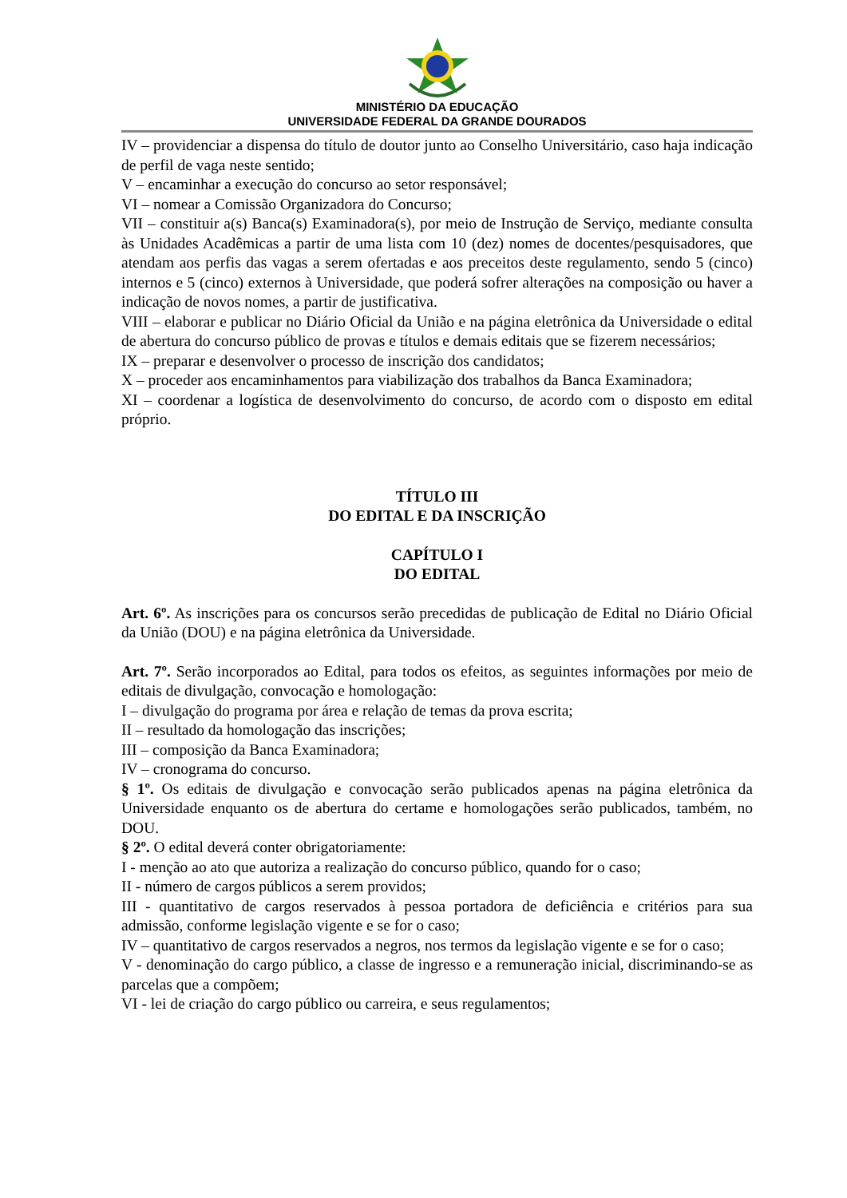MINISTÉRIO DA EDUCAÇÃO
UNIVERSIDADE FEDERAL DA GRANDE DOURADOS
IV – providenciar a dispensa do título de doutor junto ao Conselho Universitário, caso haja indicação de perfil de vaga neste sentido;
V – encaminhar a execução do concurso ao setor responsável;
VI – nomear a Comissão Organizadora do Concurso;
VII – constituir a(s) Banca(s) Examinadora(s), por meio de Instrução de Serviço, mediante consulta às Unidades Acadêmicas a partir de uma lista com 10 (dez) nomes de docentes/pesquisadores, que atendam aos perfis das vagas a serem ofertadas e aos preceitos deste regulamento, sendo 5 (cinco) internos e 5 (cinco) externos à Universidade, que poderá sofrer alterações na composição ou haver a indicação de novos nomes, a partir de justificativa.
VIII – elaborar e publicar no Diário Oficial da União e na página eletrônica da Universidade o edital de abertura do concurso público de provas e títulos e demais editais que se fizerem necessários;
IX – preparar e desenvolver o processo de inscrição dos candidatos;
X – proceder aos encaminhamentos para viabilização dos trabalhos da Banca Examinadora;
XI – coordenar a logística de desenvolvimento do concurso, de acordo com o disposto em edital próprio.
TÍTULO III
DO EDITAL E DA INSCRIÇÃO
CAPÍTULO I
DO EDITAL
Art. 6º. As inscrições para os concursos serão precedidas de publicação de Edital no Diário Oficial da União (DOU) e na página eletrônica da Universidade.
Art. 7º. Serão incorporados ao Edital, para todos os efeitos, as seguintes informações por meio de editais de divulgação, convocação e homologação:
I – divulgação do programa por área e relação de temas da prova escrita;
II – resultado da homologação das inscrições;
III – composição da Banca Examinadora;
IV – cronograma do concurso.
§ 1º. Os editais de divulgação e convocação serão publicados apenas na página eletrônica da Universidade enquanto os de abertura do certame e homologações serão publicados, também, no DOU.
§ 2º. O edital deverá conter obrigatoriamente:
I - menção ao ato que autoriza a realização do concurso público, quando for o caso;
II - número de cargos públicos a serem providos;
III - quantitativo de cargos reservados à pessoa portadora de deficiência e critérios para sua admissão, conforme legislação vigente e se for o caso;
IV – quantitativo de cargos reservados a negros, nos termos da legislação vigente e se for o caso;
V - denominação do cargo público, a classe de ingresso e a remuneração inicial, discriminando-se as parcelas que a compõem;
VI - lei de criação do cargo público ou carreira, e seus regulamentos;